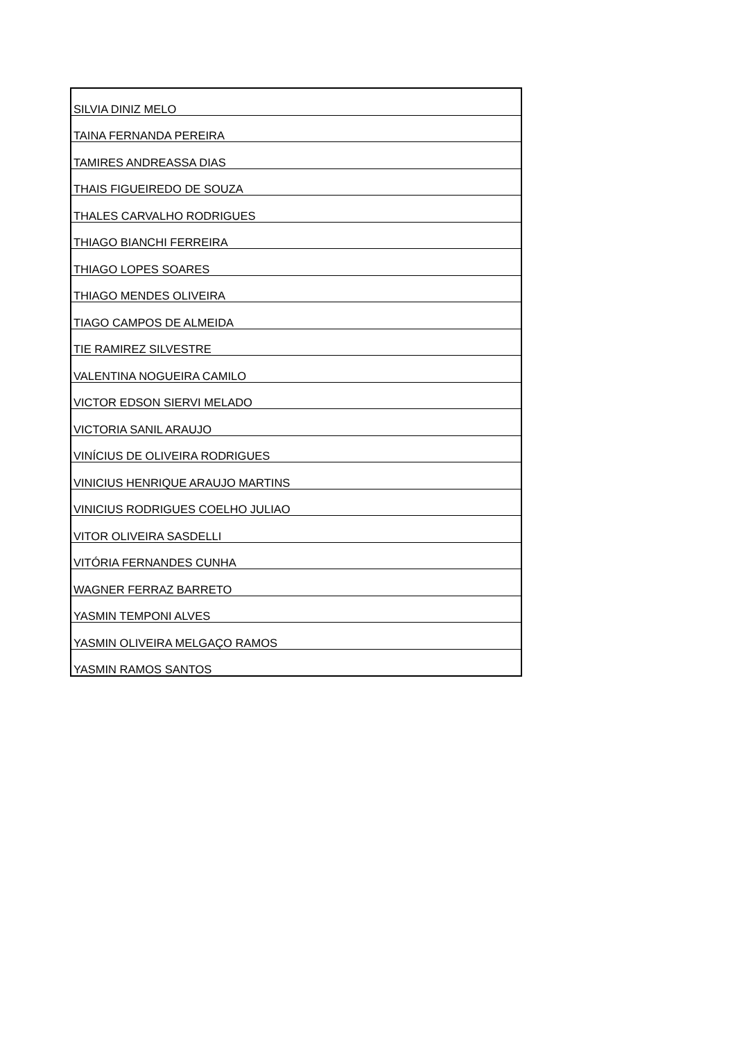| SILVIA DINIZ MELO |
| TAINA FERNANDA PEREIRA |
| TAMIRES ANDREASSA DIAS |
| THAIS FIGUEIREDO DE SOUZA |
| THALES CARVALHO RODRIGUES |
| THIAGO BIANCHI FERREIRA |
| THIAGO LOPES SOARES |
| THIAGO MENDES OLIVEIRA |
| TIAGO CAMPOS DE ALMEIDA |
| TIE RAMIREZ SILVESTRE |
| VALENTINA NOGUEIRA CAMILO |
| VICTOR EDSON SIERVI MELADO |
| VICTORIA SANIL ARAUJO |
| VINÍCIUS DE OLIVEIRA RODRIGUES |
| VINICIUS HENRIQUE ARAUJO MARTINS |
| VINICIUS RODRIGUES COELHO JULIAO |
| VITOR OLIVEIRA SASDELLI |
| VITÓRIA FERNANDES CUNHA |
| WAGNER FERRAZ BARRETO |
| YASMIN TEMPONI ALVES |
| YASMIN OLIVEIRA MELGAÇO RAMOS |
| YASMIN RAMOS SANTOS |